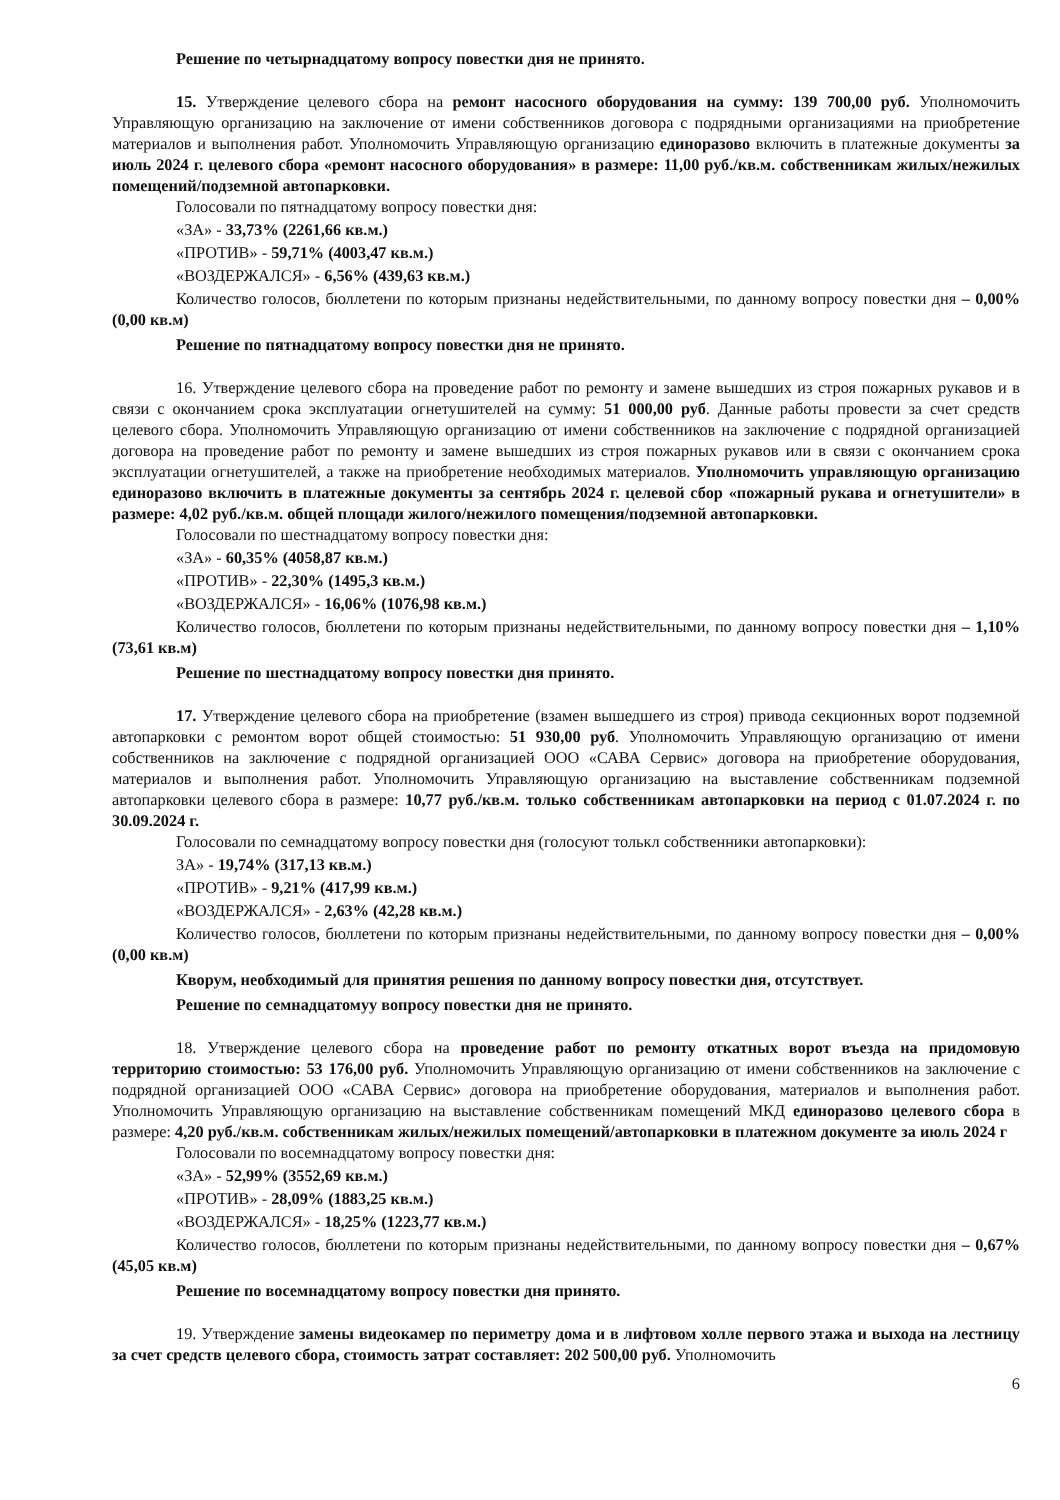Решение по четырнадцатому вопросу повестки дня не принято.
15. Утверждение целевого сбора на ремонт насосного оборудования на сумму: 139 700,00 руб. Уполномочить Управляющую организацию на заключение от имени собственников договора с подрядными организациями на приобретение материалов и выполнения работ. Уполномочить Управляющую организацию единоразово включить в платежные документы за июль 2024 г. целевого сбора «ремонт насосного оборудования» в размере: 11,00 руб./кв.м. собственникам жилых/нежилых помещений/подземной автопарковки.
Голосовали по пятнадцатому вопросу повестки дня:
«ЗА» - 33,73% (2261,66 кв.м.)
«ПРОТИВ» - 59,71% (4003,47 кв.м.)
«ВОЗДЕРЖАЛСЯ» - 6,56% (439,63 кв.м.)
Количество голосов, бюллетени по которым признаны недействительными, по данному вопросу повестки дня – 0,00% (0,00 кв.м)
Решение по пятнадцатому вопросу повестки дня не принято.
16. Утверждение целевого сбора на проведение работ по ремонту и замене вышедших из строя пожарных рукавов и в связи с окончанием срока эксплуатации огнетушителей на сумму: 51 000,00 руб. Данные работы провести за счет средств целевого сбора. Уполномочить Управляющую организацию от имени собственников на заключение с подрядной организацией договора на проведение работ по ремонту и замене вышедших из строя пожарных рукавов или в связи с окончанием срока эксплуатации огнетушителей, а также на приобретение необходимых материалов. Уполномочить управляющую организацию единоразово включить в платежные документы за сентябрь 2024 г. целевой сбор «пожарный рукава и огнетушители» в размере: 4,02 руб./кв.м. общей площади жилого/нежилого помещения/подземной автопарковки.
Голосовали по шестнадцатому вопросу повестки дня:
«ЗА» - 60,35% (4058,87 кв.м.)
«ПРОТИВ» - 22,30% (1495,3 кв.м.)
«ВОЗДЕРЖАЛСЯ» - 16,06% (1076,98 кв.м.)
Количество голосов, бюллетени по которым признаны недействительными, по данному вопросу повестки дня – 1,10% (73,61 кв.м)
Решение по шестнадцатому вопросу повестки дня принято.
17. Утверждение целевого сбора на приобретение (взамен вышедшего из строя) привода секционных ворот подземной автопарковки с ремонтом ворот общей стоимостью: 51 930,00 руб. Уполномочить Управляющую организацию от имени собственников на заключение с подрядной организацией ООО «САВА Сервис» договора на приобретение оборудования, материалов и выполнения работ. Уполномочить Управляющую организацию на выставление собственникам подземной автопарковки целевого сбора в размере: 10,77 руб./кв.м. только собственникам автопарковки на период с 01.07.2024 г. по 30.09.2024 г.
Голосовали по семнадцатому вопросу повестки дня (голосуют толькл собственники автопарковки):
ЗА» - 19,74% (317,13 кв.м.)
«ПРОТИВ» - 9,21% (417,99 кв.м.)
«ВОЗДЕРЖАЛСЯ» - 2,63% (42,28 кв.м.)
Количество голосов, бюллетени по которым признаны недействительными, по данному вопросу повестки дня – 0,00% (0,00 кв.м)
Кворум, необходимый для принятия решения по данному вопросу повестки дня, отсутствует.
Решение по семнадцатомуу вопросу повестки дня не принято.
18. Утверждение целевого сбора на проведение работ по ремонту откатных ворот въезда на придомовую территорию стоимостью: 53 176,00 руб. Уполномочить Управляющую организацию от имени собственников на заключение с подрядной организацией ООО «САВА Сервис» договора на приобретение оборудования, материалов и выполнения работ. Уполномочить Управляющую организацию на выставление собственникам помещений МКД единоразово целевого сбора в размере: 4,20 руб./кв.м. собственникам жилых/нежилых помещений/автопарковки в платежном документе за июль 2024 г
Голосовали по восемнадцатому вопросу повестки дня:
«ЗА» - 52,99% (3552,69 кв.м.)
«ПРОТИВ» - 28,09% (1883,25 кв.м.)
«ВОЗДЕРЖАЛСЯ» - 18,25% (1223,77 кв.м.)
Количество голосов, бюллетени по которым признаны недействительными, по данному вопросу повестки дня – 0,67% (45,05 кв.м)
Решение по восемнадцатому вопросу повестки дня принято.
19. Утверждение замены видеокамер по периметру дома и в лифтовом холле первого этажа и выхода на лестницу за счет средств целевого сбора, стоимость затрат составляет: 202 500,00 руб. Уполномочить
6